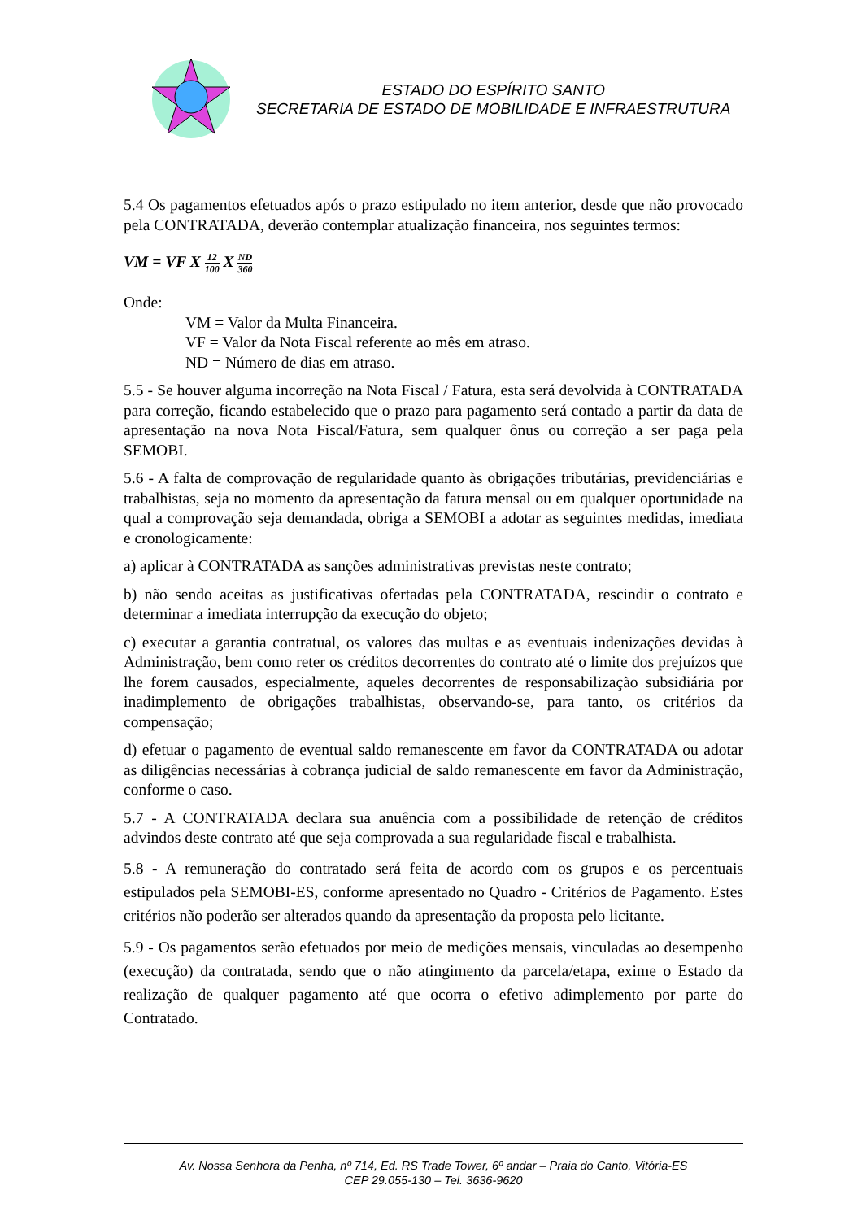ESTADO DO ESPÍRITO SANTO
SECRETARIA DE ESTADO DE MOBILIDADE E INFRAESTRUTURA
5.4 Os pagamentos efetuados após o prazo estipulado no item anterior, desde que não provocado pela CONTRATADA, deverão contemplar atualização financeira, nos seguintes termos:
VM = VF X 12 100 X ND 360
Onde:
VM = Valor da Multa Financeira.
VF = Valor da Nota Fiscal referente ao mês em atraso.
ND = Número de dias em atraso.
5.5 - Se houver alguma incorreção na Nota Fiscal / Fatura, esta será devolvida à CONTRATADA para correção, ficando estabelecido que o prazo para pagamento será contado a partir da data de apresentação na nova Nota Fiscal/Fatura, sem qualquer ônus ou correção a ser paga pela SEMOBI.
5.6 - A falta de comprovação de regularidade quanto às obrigações tributárias, previdenciárias e trabalhistas, seja no momento da apresentação da fatura mensal ou em qualquer oportunidade na qual a comprovação seja demandada, obriga a SEMOBI a adotar as seguintes medidas, imediata e cronologicamente:
a) aplicar à CONTRATADA as sanções administrativas previstas neste contrato;
b) não sendo aceitas as justificativas ofertadas pela CONTRATADA, rescindir o contrato e determinar a imediata interrupção da execução do objeto;
c) executar a garantia contratual, os valores das multas e as eventuais indenizações devidas à Administração, bem como reter os créditos decorrentes do contrato até o limite dos prejuízos que lhe forem causados, especialmente, aqueles decorrentes de responsabilização subsidiária por inadimplemento de obrigações trabalhistas, observando-se, para tanto, os critérios da compensação;
d) efetuar o pagamento de eventual saldo remanescente em favor da CONTRATADA ou adotar as diligências necessárias à cobrança judicial de saldo remanescente em favor da Administração, conforme o caso.
5.7 - A CONTRATADA declara sua anuência com a possibilidade de retenção de créditos advindos deste contrato até que seja comprovada a sua regularidade fiscal e trabalhista.
5.8 - A remuneração do contratado será feita de acordo com os grupos e os percentuais estipulados pela SEMOBI-ES, conforme apresentado no Quadro - Critérios de Pagamento. Estes critérios não poderão ser alterados quando da apresentação da proposta pelo licitante.
5.9 - Os pagamentos serão efetuados por meio de medições mensais, vinculadas ao desempenho (execução) da contratada, sendo que o não atingimento da parcela/etapa, exime o Estado da realização de qualquer pagamento até que ocorra o efetivo adimplemento por parte do Contratado.
Av. Nossa Senhora da Penha, nº 714, Ed. RS Trade Tower, 6º andar – Praia do Canto, Vitória-ES
CEP 29.055-130 – Tel. 3636-9620